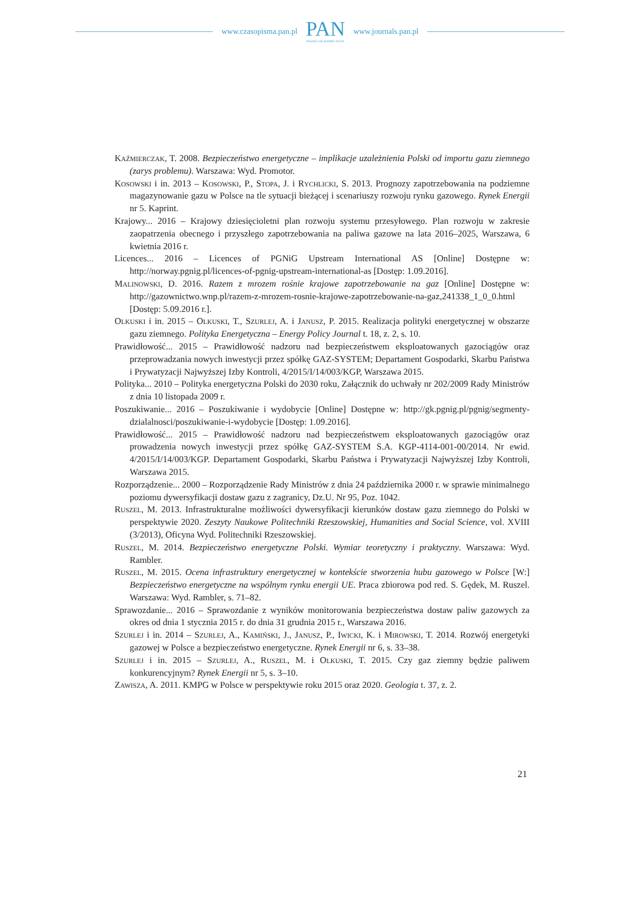www.czasopisma.pan.pl
PAN
POLSKA AKADEMIA NAUK
www.journals.pan.pl
Kaźmierczak, T. 2008. Bezpieczeństwo energetyczne – implikacje uzależnienia Polski od importu gazu ziemnego (zarys problemu). Warszawa: Wyd. Promotor.
Kosowski i in. 2013 – Kosowski, P., Stopa, J. i Rychlicki, S. 2013. Prognozy zapotrzebowania na podziemne magazynowanie gazu w Polsce na tle sytuacji bieżącej i scenariuszy rozwoju rynku gazowego. Rynek Energii nr 5. Kaprint.
Krajowy... 2016 – Krajowy dziesięcioletni plan rozwoju systemu przesyłowego. Plan rozwoju w zakresie zaopatrzenia obecnego i przyszłego zapotrzebowania na paliwa gazowe na lata 2016–2025, Warszawa, 6 kwietnia 2016 r.
Licences... 2016 – Licences of PGNiG Upstream International AS [Online] Dostępne w: http://norway.pgnig.pl/licences-of-pgnig-upstream-international-as [Dostęp: 1.09.2016].
Malinowski, D. 2016. Razem z mrozem rośnie krajowe zapotrzebowanie na gaz [Online] Dostępne w: http://gazownictwo.wnp.pl/razem-z-mrozem-rosnie-krajowe-zapotrzebowanie-na-gaz,241338_1_0_0.html [Dostęp: 5.09.2016 r.].
Olkuski i in. 2015 – Olkuski, T., Szurlej, A. i Janusz, P. 2015. Realizacja polityki energetycznej w obszarze gazu ziemnego. Polityka Energetyczna – Energy Policy Journal t. 18, z. 2, s. 10.
Prawidłowość... 2015 – Prawidłowość nadzoru nad bezpieczeństwem eksploatowanych gazociągów oraz przeprowadzania nowych inwestycji przez spółkę GAZ-SYSTEM; Departament Gospodarki, Skarbu Państwa i Prywatyzacji Najwyższej Izby Kontroli, 4/2015/I/14/003/KGP, Warszawa 2015.
Polityka... 2010 – Polityka energetyczna Polski do 2030 roku, Załącznik do uchwały nr 202/2009 Rady Ministrów z dnia 10 listopada 2009 r.
Poszukiwanie... 2016 – Poszukiwanie i wydobycie [Online] Dostępne w: http://gk.pgnig.pl/pgnig/segmenty-dzialalnosci/poszukiwanie-i-wydobycie [Dostęp: 1.09.2016].
Prawidłowość... 2015 – Prawidłowość nadzoru nad bezpieczeństwem eksploatowanych gazociągów oraz prowadzenia nowych inwestycji przez spółkę GAZ-SYSTEM S.A. KGP-4114-001-00/2014. Nr ewid. 4/2015/I/14/003/KGP. Departament Gospodarki, Skarbu Państwa i Prywatyzacji Najwyższej Izby Kontroli, Warszawa 2015.
Rozporządzenie... 2000 – Rozporządzenie Rady Ministrów z dnia 24 października 2000 r. w sprawie minimalnego poziomu dywersyfikacji dostaw gazu z zagranicy, Dz.U. Nr 95, Poz. 1042.
Ruszel, M. 2013. Infrastrukturalne możliwości dywersyfikacji kierunków dostaw gazu ziemnego do Polski w perspektywie 2020. Zeszyty Naukowe Politechniki Rzeszowskiej, Humanities and Social Science, vol. XVIII (3/2013), Oficyna Wyd. Politechniki Rzeszowskiej.
Ruszel, M. 2014. Bezpieczeństwo energetyczne Polski. Wymiar teoretyczny i praktyczny. Warszawa: Wyd. Rambler.
Ruszel, M. 2015. Ocena infrastruktury energetycznej w kontekście stworzenia hubu gazowego w Polsce [W:] Bezpieczeństwo energetyczne na wspólnym rynku energii UE. Praca zbiorowa pod red. S. Gędek, M. Ruszel. Warszawa: Wyd. Rambler, s. 71–82.
Sprawozdanie... 2016 – Sprawozdanie z wyników monitorowania bezpieczeństwa dostaw paliw gazowych za okres od dnia 1 stycznia 2015 r. do dnia 31 grudnia 2015 r., Warszawa 2016.
Szurlej i in. 2014 – Szurlej, A., Kamiński, J., Janusz, P., Iwicki, K. i Mirowski, T. 2014. Rozwój energetyki gazowej w Polsce a bezpieczeństwo energetyczne. Rynek Energii nr 6, s. 33–38.
Szurlej i in. 2015 – Szurlej, A., Ruszel, M. i Olkuski, T. 2015. Czy gaz ziemny będzie paliwem konkurencyjnym? Rynek Energii nr 5, s. 3–10.
Zawisza, A. 2011. KMPG w Polsce w perspektywie roku 2015 oraz 2020. Geologia t. 37, z. 2.
21